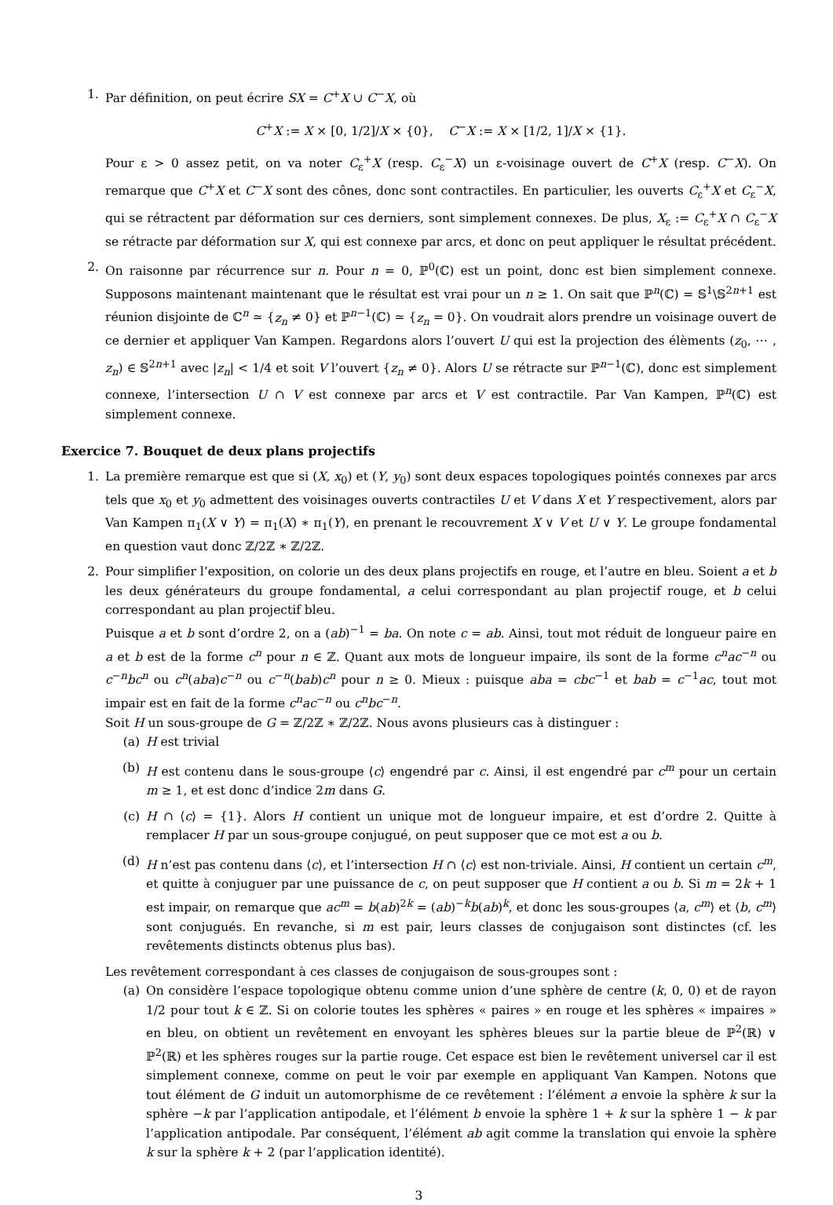1. Par définition, on peut écrire SX = C<sup>+</sup>X ∪ C<sup>−</sup>X, où
C<sup>+</sup>X := X × [0, 1/2]/X × {0}, C<sup>−</sup>X := X × [1/2, 1]/X × {1}.
Pour ε > 0 assez petit, on va noter C<sub>ε</sub><sup>+</sup>X (resp. C<sub>ε</sub><sup>−</sup>X) un ε-voisinage ouvert de C<sup>+</sup>X (resp. C<sup>−</sup>X). On remarque que C<sup>+</sup>X et C<sup>−</sup>X sont des cônes, donc sont contractiles. En particulier, les ouverts C<sub>ε</sub><sup>+</sup>X et C<sub>ε</sub><sup>−</sup>X, qui se rétractent par déformation sur ces derniers, sont simplement connexes. De plus, X<sub>ε</sub> := C<sub>ε</sub><sup>+</sup>X ∩ C<sub>ε</sub><sup>−</sup>X se rétracte par déformation sur X, qui est connexe par arcs, et donc on peut appliquer le résultat précédent.
2. On raisonne par récurrence sur n. Pour n = 0, ℙ<sup>0</sup>(ℂ) est un point, donc est bien simplement connexe. Supposons maintenant maintenant que le résultat est vrai pour un n ≥ 1. On sait que ℙ<sup>n</sup>(ℂ) = 𝕊<sup>1</sup>\𝕊<sup>2n+1</sup> est réunion disjointe de ℂ<sup>n</sup> ≃ {z<sub>n</sub> ≠ 0} et ℙ<sup>n−1</sup>(ℂ) ≃ {z<sub>n</sub> = 0}. On voudrait alors prendre un voisinage ouvert de ce dernier et appliquer Van Kampen. Regardons alors l’ouvert U qui est la projection des élèments (z<sub>0</sub>, ⋯ , z<sub>n</sub>) ∈ 𝕊<sup>2n+1</sup> avec |z<sub>n</sub>| < 1/4 et soit V l’ouvert {z<sub>n</sub> ≠ 0}. Alors U se rétracte sur ℙ<sup>n−1</sup>(ℂ), donc est simplement connexe, l’intersection U ∩ V est connexe par arcs et V est contractile. Par Van Kampen, ℙ<sup>n</sup>(ℂ) est simplement connexe.
Exercice 7. Bouquet de deux plans projectifs
1. La première remarque est que si (X, x<sub>0</sub>) et (Y, y<sub>0</sub>) sont deux espaces topologiques pointés connexes par arcs tels que x<sub>0</sub> et y<sub>0</sub> admettent des voisinages ouverts contractiles U et V dans X et Y respectivement, alors par Van Kampen π<sub>1</sub>(X ∨ Y) = π<sub>1</sub>(X) ∗ π<sub>1</sub>(Y), en prenant le recouvrement X ∨ V et U ∨ Y. Le groupe fondamental en question vaut donc ℤ/2ℤ ∗ ℤ/2ℤ.
2. Pour simplifier l’exposition, on colorie un des deux plans projectifs en rouge, et l’autre en bleu. Soient a et b les deux générateurs du groupe fondamental, a celui correspondant au plan projectif rouge, et b celui correspondant au plan projectif bleu.
Puisque a et b sont d’ordre 2, on a (ab)<sup>−1</sup> = ba. On note c = ab. Ainsi, tout mot réduit de longueur paire en a et b est de la forme c<sup>n</sup> pour n ∈ ℤ. Quant aux mots de longueur impaire, ils sont de la forme c<sup>n</sup>ac<sup>−n</sup> ou c<sup>−n</sup>bc<sup>n</sup> ou c<sup>n</sup>(aba)c<sup>−n</sup> ou c<sup>−n</sup>(bab)c<sup>n</sup> pour n ≥ 0. Mieux : puisque aba = cbc<sup>−1</sup> et bab = c<sup>−1</sup>ac, tout mot impair est en fait de la forme c<sup>n</sup>ac<sup>−n</sup> ou c<sup>n</sup>bc<sup>−n</sup>.
Soit H un sous-groupe de G = ℤ/2ℤ ∗ ℤ/2ℤ. Nous avons plusieurs cas à distinguer :
(a) H est trivial
(b) H est contenu dans le sous-groupe ⟨c⟩ engendré par c. Ainsi, il est engendré par c<sup>m</sup> pour un certain m ≥ 1, et est donc d’indice 2m dans G.
(c) H ∩ ⟨c⟩ = {1}. Alors H contient un unique mot de longueur impaire, et est d’ordre 2. Quitte à remplacer H par un sous-groupe conjugué, on peut supposer que ce mot est a ou b.
(d) H n’est pas contenu dans ⟨c⟩, et l’intersection H ∩ ⟨c⟩ est non-triviale. Ainsi, H contient un certain c<sup>m</sup>, et quitte à conjuguer par une puissance de c, on peut supposer que H contient a ou b. Si m = 2k + 1 est impair, on remarque que ac<sup>m</sup> = b(ab)<sup>2k</sup> = (ab)<sup>−k</sup>b(ab)<sup>k</sup>, et donc les sous-groupes ⟨a, c<sup>m</sup>⟩ et ⟨b, c<sup>m</sup>⟩ sont conjugués. En revanche, si m est pair, leurs classes de conjugaison sont distinctes (cf. les revêtements distincts obtenus plus bas).
Les revêtement correspondant à ces classes de conjugaison de sous-groupes sont :
(a) On considère l’espace topologique obtenu comme union d’une sphère de centre (k, 0, 0) et de rayon 1/2 pour tout k ∈ ℤ. Si on colorie toutes les sphères « paires » en rouge et les sphères « impaires » en bleu, on obtient un revêtement en envoyant les sphères bleues sur la partie bleue de ℙ<sup>2</sup>(ℝ) ∨ ℙ<sup>2</sup>(ℝ) et les sphères rouges sur la partie rouge. Cet espace est bien le revêtement universel car il est simplement connexe, comme on peut le voir par exemple en appliquant Van Kampen. Notons que tout élément de G induit un automorphisme de ce revêtement : l’élément a envoie la sphère k sur la sphère −k par l’application antipodale, et l’élément b envoie la sphère 1 + k sur la sphère 1 − k par l’application antipodale. Par conséquent, l’élément ab agit comme la translation qui envoie la sphère k sur la sphère k + 2 (par l’application identité).
3